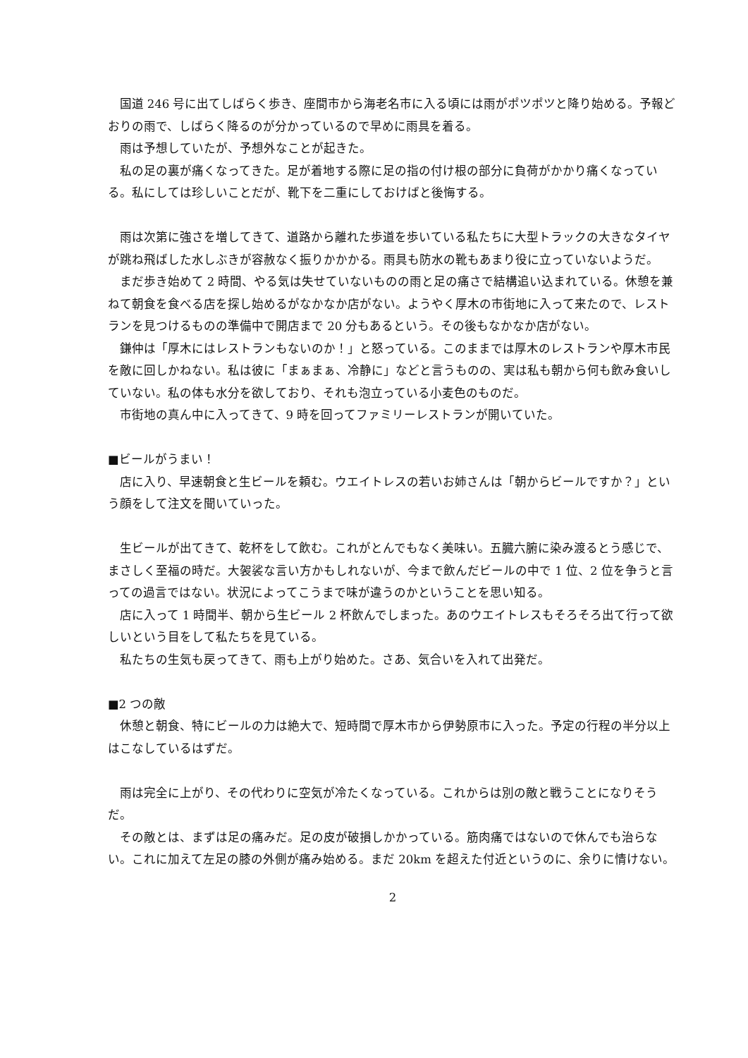国道 246 号に出てしばらく歩き、座間市から海老名市に入る頃には雨がポツポツと降り始める。予報どおりの雨で、しばらく降るのが分かっているので早めに雨具を着る。
雨は予想していたが、予想外なことが起きた。
私の足の裏が痛くなってきた。足が着地する際に足の指の付け根の部分に負荷がかかり痛くなっている。私にしては珍しいことだが、靴下を二重にしておけばと後悔する。
雨は次第に強さを増してきて、道路から離れた歩道を歩いている私たちに大型トラックの大きなタイヤが跳ね飛ばした水しぶきが容赦なく振りかかかる。雨具も防水の靴もあまり役に立っていないようだ。
まだ歩き始めて 2 時間、やる気は失せていないものの雨と足の痛さで結構追い込まれている。休憩を兼ねて朝食を食べる店を探し始めるがなかなか店がない。ようやく厚木の市街地に入って来たので、レストランを見つけるものの準備中で開店まで 20 分もあるという。その後もなかなか店がない。
鎌仲は「厚木にはレストランもないのか！」と怒っている。このままでは厚木のレストランや厚木市民を敵に回しかねない。私は彼に「まぁまぁ、冷静に」などと言うものの、実は私も朝から何も飲み食いしていない。私の体も水分を欲しており、それも泡立っている小麦色のものだ。
市街地の真ん中に入ってきて、9 時を回ってファミリーレストランが開いていた。
■ビールがうまい！
店に入り、早速朝食と生ビールを頼む。ウエイトレスの若いお姉さんは「朝からビールですか？」という顔をして注文を聞いていった。
生ビールが出てきて、乾杯をして飲む。これがとんでもなく美味い。五臓六腑に染み渡るとう感じで、まさしく至福の時だ。大袈裟な言い方かもしれないが、今まで飲んだビールの中で 1 位、2 位を争うと言っての過言ではない。状況によってこうまで味が違うのかということを思い知る。
店に入って 1 時間半、朝から生ビール 2 杯飲んでしまった。あのウエイトレスもそろそろ出て行って欲しいという目をして私たちを見ている。
私たちの生気も戻ってきて、雨も上がり始めた。さあ、気合いを入れて出発だ。
■2 つの敵
休憩と朝食、特にビールの力は絶大で、短時間で厚木市から伊勢原市に入った。予定の行程の半分以上はこなしているはずだ。
雨は完全に上がり、その代わりに空気が冷たくなっている。これからは別の敵と戦うことになりそうだ。
その敵とは、まずは足の痛みだ。足の皮が破損しかかっている。筋肉痛ではないので休んでも治らない。これに加えて左足の膝の外側が痛み始める。まだ 20km を超えた付近というのに、余りに情けない。
2